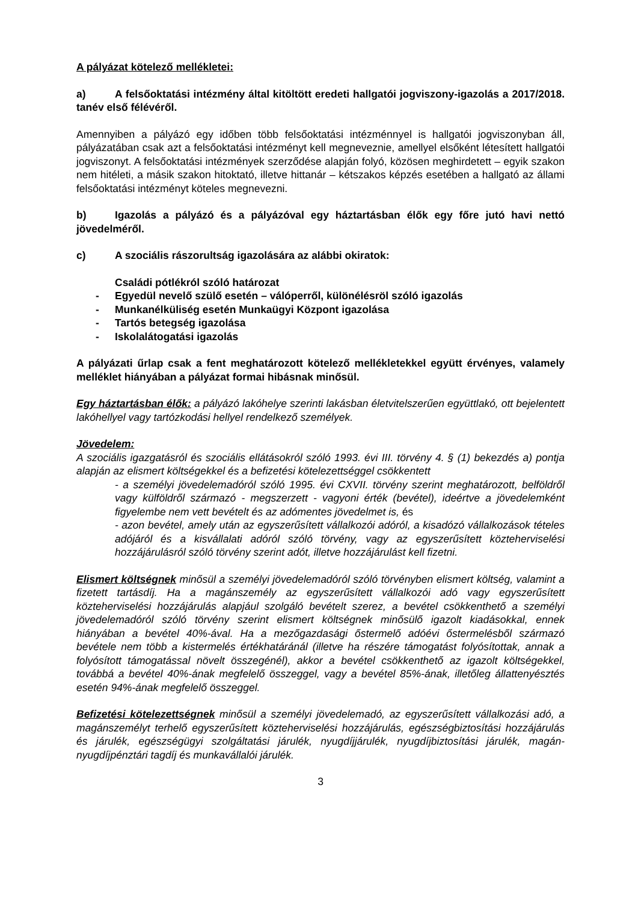A pályázat kötelező mellékletei:
a) A felsőoktatási intézmény által kitöltött eredeti hallgatói jogviszony-igazolás a 2017/2018. tanév első félévéről.
Amennyiben a pályázó egy időben több felsőoktatási intézménnyel is hallgatói jogviszonyban áll, pályázatában csak azt a felsőoktatási intézményt kell megneveznie, amellyel elsőként létesített hallgatói jogviszonyt. A felsőoktatási intézmények szerződése alapján folyó, közösen meghirdetett – egyik szakon nem hitéleti, a másik szakon hitoktató, illetve hittanár – kétszakos képzés esetében a hallgató az állami felsőoktatási intézményt köteles megnevezni.
b) Igazolás a pályázó és a pályázóval egy háztartásban élők egy főre jutó havi nettó jövedelméről.
c) A szociális rászorultság igazolására az alábbi okiratok:
Családi pótlékról szóló határozat
- Egyedül nevelő szülő esetén – válóperről, különélésröl szóló igazolás
- Munkanélküliség esetén Munkaügyi Központ igazolása
- Tartós betegség igazolása
- Iskolalátogatási igazolás
A pályázati űrlap csak a fent meghatározott kötelező mellékletekkel együtt érvényes, valamely melléklet hiányában a pályázat formai hibásnak minősül.
Egy háztartásban élők: a pályázó lakóhelye szerinti lakásban életvitelszerűen együttlakó, ott bejelentett lakóhellyel vagy tartózkodási hellyel rendelkező személyek.
Jövedelem:
A szociális igazgatásról és szociális ellátásokról szóló 1993. évi III. törvény 4. § (1) bekezdés a) pontja alapján az elismert költségekkel és a befizetési kötelezettséggel csökkentett
- a személyi jövedelemadóról szóló 1995. évi CXVII. törvény szerint meghatározott, belföldről vagy külföldről származó - megszerzett - vagyoni érték (bevétel), ideértve a jövedelemként figyelembe nem vett bevételt és az adómentes jövedelmet is, és
- azon bevétel, amely után az egyszerűsített vállalkozói adóról, a kisadózó vállalkozások tételes adójáról és a kisvállalati adóról szóló törvény, vagy az egyszerűsített közteherviselési hozzájárulásról szóló törvény szerint adót, illetve hozzájárulást kell fizetni.
Elismert költségnek minősül a személyi jövedelemadóról szóló törvényben elismert költség, valamint a fizetett tartásdíj. Ha a magánszemély az egyszerűsített vállalkozói adó vagy egyszerűsített közteherviselési hozzájárulás alapjául szolgáló bevételt szerez, a bevétel csökkenthető a személyi jövedelemadóról szóló törvény szerint elismert költségnek minősülő igazolt kiadásokkal, ennek hiányában a bevétel 40%-ával. Ha a mezőgazdasági őstermelő adóévi őstermelésből származó bevétele nem több a kistermelés értékhatáránál (illetve ha részére támogatást folyósítottak, annak a folyósított támogatással növelt összegénél), akkor a bevétel csökkenthető az igazolt költségekkel, továbbá a bevétel 40%-ának megfelelő összeggel, vagy a bevétel 85%-ának, illetőleg állattenyésztés esetén 94%-ának megfelelő összeggel.
Befizetési kötelezettségnek minősül a személyi jövedelemadó, az egyszerűsített vállalkozási adó, a magánszemélyt terhelő egyszerűsített közteherviselési hozzájárulás, egészségbiztosítási hozzájárulás és járulék, egészségügyi szolgáltatási járulék, nyugdíjjárulék, nyugdíjbiztosítási járulék, magán-nyugdíjpénztári tagdíj és munkavállalói járulék.
3